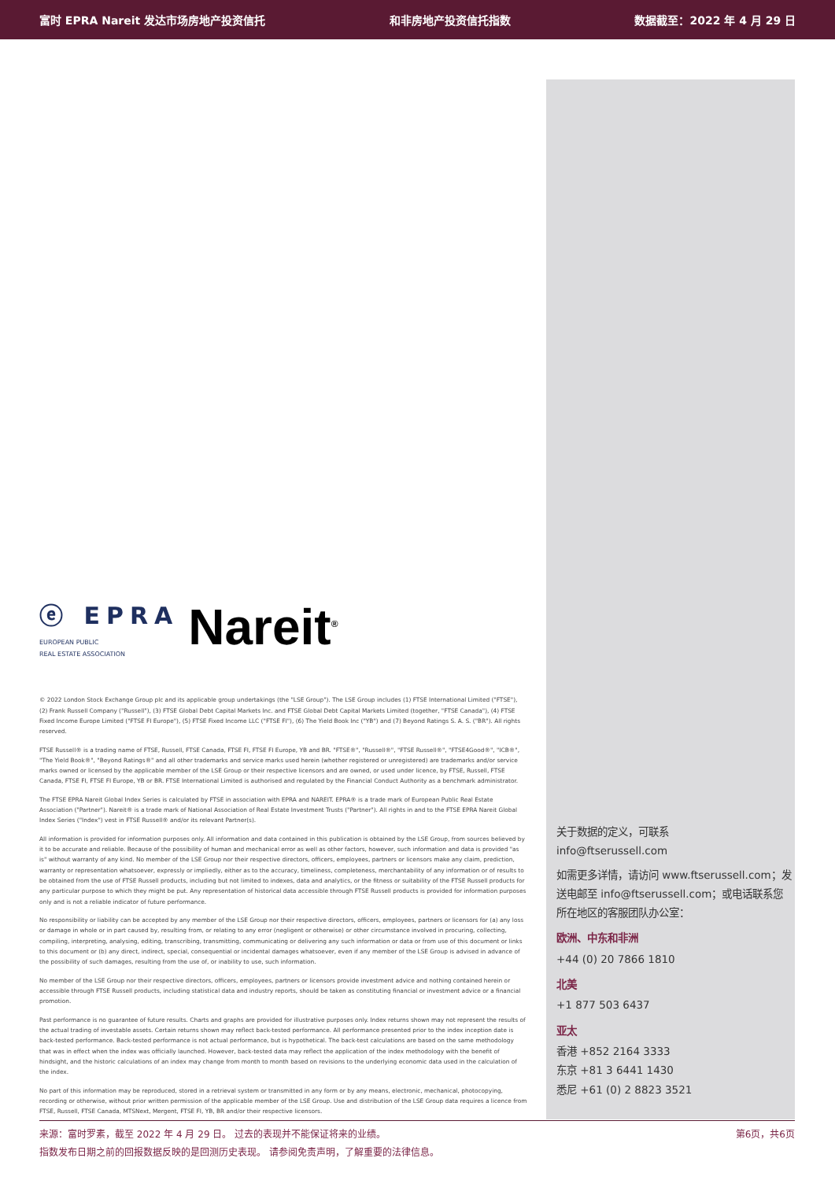富时 EPRA Nareit 发达市场房地产投资信托 和非房地产投资信托指数 数据截至：2022 年 4 月 29 日
ⓔ EPRA
EUROPEAN PUBLIC
REAL ESTATE ASSOCIATION
Nareit<sup>®</sup>
© 2022 London Stock Exchange Group plc and its applicable group undertakings (the "LSE Group"). The LSE Group includes (1) FTSE International Limited ("FTSE"), (2) Frank Russell Company ("Russell"), (3) FTSE Global Debt Capital Markets Inc. and FTSE Global Debt Capital Markets Limited (together, "FTSE Canada"), (4) FTSE Fixed Income Europe Limited ("FTSE FI Europe"), (5) FTSE Fixed Income LLC ("FTSE FI"), (6) The Yield Book Inc ("YB") and (7) Beyond Ratings S. A. S. ("BR"). All rights reserved.
FTSE Russell® is a trading name of FTSE, Russell, FTSE Canada, FTSE FI, FTSE FI Europe, YB and BR. "FTSE®", "Russell®", "FTSE Russell®", "FTSE4Good®", "ICB®", "The Yield Book®", "Beyond Ratings®" and all other trademarks and service marks used herein (whether registered or unregistered) are trademarks and/or service marks owned or licensed by the applicable member of the LSE Group or their respective licensors and are owned, or used under licence, by FTSE, Russell, FTSE Canada, FTSE FI, FTSE FI Europe, YB or BR. FTSE International Limited is authorised and regulated by the Financial Conduct Authority as a benchmark administrator.
The FTSE EPRA Nareit Global Index Series is calculated by FTSE in association with EPRA and NAREIT. EPRA® is a trade mark of European Public Real Estate Association ("Partner"). Nareit® is a trade mark of National Association of Real Estate Investment Trusts ("Partner"). All rights in and to the FTSE EPRA Nareit Global Index Series ("Index") vest in FTSE Russell® and/or its relevant Partner(s).
All information is provided for information purposes only. All information and data contained in this publication is obtained by the LSE Group, from sources believed by it to be accurate and reliable. Because of the possibility of human and mechanical error as well as other factors, however, such information and data is provided "as is" without warranty of any kind. No member of the LSE Group nor their respective directors, officers, employees, partners or licensors make any claim, prediction, warranty or representation whatsoever, expressly or impliedly, either as to the accuracy, timeliness, completeness, merchantability of any information or of results to be obtained from the use of FTSE Russell products, including but not limited to indexes, data and analytics, or the fitness or suitability of the FTSE Russell products for any particular purpose to which they might be put. Any representation of historical data accessible through FTSE Russell products is provided for information purposes only and is not a reliable indicator of future performance.
No responsibility or liability can be accepted by any member of the LSE Group nor their respective directors, officers, employees, partners or licensors for (a) any loss or damage in whole or in part caused by, resulting from, or relating to any error (negligent or otherwise) or other circumstance involved in procuring, collecting, compiling, interpreting, analysing, editing, transcribing, transmitting, communicating or delivering any such information or data or from use of this document or links to this document or (b) any direct, indirect, special, consequential or incidental damages whatsoever, even if any member of the LSE Group is advised in advance of the possibility of such damages, resulting from the use of, or inability to use, such information.
No member of the LSE Group nor their respective directors, officers, employees, partners or licensors provide investment advice and nothing contained herein or accessible through FTSE Russell products, including statistical data and industry reports, should be taken as constituting financial or investment advice or a financial promotion.
Past performance is no guarantee of future results. Charts and graphs are provided for illustrative purposes only. Index returns shown may not represent the results of the actual trading of investable assets. Certain returns shown may reflect back-tested performance. All performance presented prior to the index inception date is back-tested performance. Back-tested performance is not actual performance, but is hypothetical. The back-test calculations are based on the same methodology that was in effect when the index was officially launched. However, back-tested data may reflect the application of the index methodology with the benefit of hindsight, and the historic calculations of an index may change from month to month based on revisions to the underlying economic data used in the calculation of the index.
No part of this information may be reproduced, stored in a retrieval system or transmitted in any form or by any means, electronic, mechanical, photocopying, recording or otherwise, without prior written permission of the applicable member of the LSE Group. Use and distribution of the LSE Group data requires a licence from FTSE, Russell, FTSE Canada, MTSNext, Mergent, FTSE FI, YB, BR and/or their respective licensors.
关于数据的定义，可联系
info@ftserussell.com
如需更多详情，请访问 www.ftserussell.com；发送电邮至 info@ftserussell.com；或电话联系您所在地区的客服团队办公室：
欧洲、中东和非洲
+44 (0) 20 7866 1810
北美
+1 877 503 6437
亚太
香港 +852 2164 3333
东京 +81 3 6441 1430
悉尼 +61 (0) 2 8823 3521
来源：富时罗素，截至 2022 年 4 月 29 日。 过去的表现并不能保证将来的业绩。
指数发布日期之前的回报数据反映的是回测历史表现。 请参阅免责声明，了解重要的法律信息。
第6页，共6页